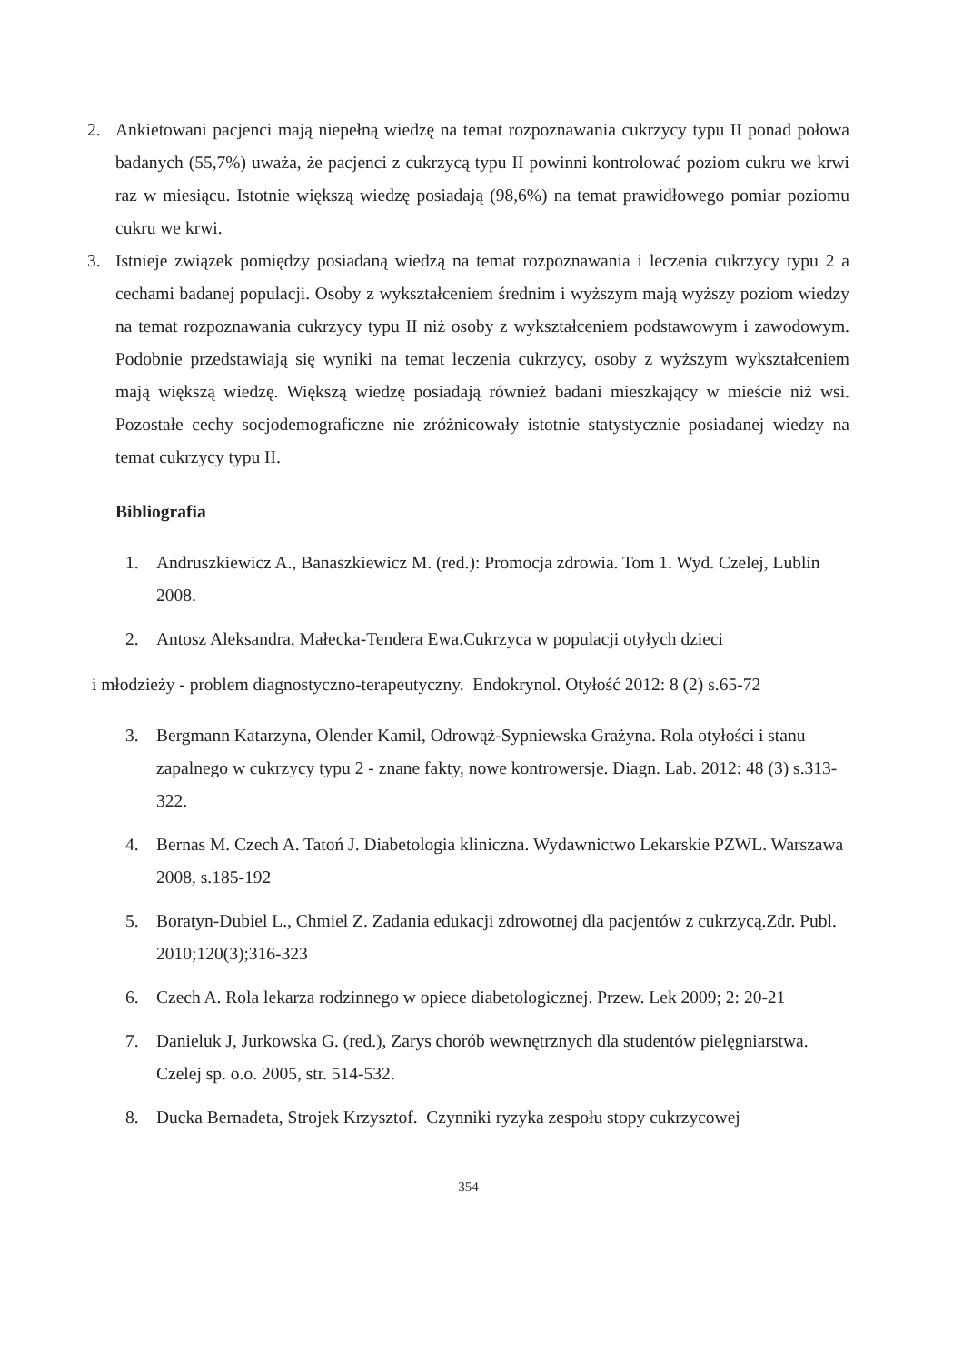2. Ankietowani pacjenci mają niepełną wiedzę na temat rozpoznawania cukrzycy typu II ponad połowa badanych (55,7%) uważa, że pacjenci z cukrzycą typu II powinni kontrolować poziom cukru we krwi raz w miesiącu. Istotnie większą wiedzę posiadają (98,6%) na temat prawidłowego pomiar poziomu cukru we krwi.
3. Istnieje związek pomiędzy posiadaną wiedzą na temat rozpoznawania i leczenia cukrzycy typu 2 a cechami badanej populacji. Osoby z wykształceniem średnim i wyższym mają wyższy poziom wiedzy na temat rozpoznawania cukrzycy typu II niż osoby z wykształceniem podstawowym i zawodowym. Podobnie przedstawiają się wyniki na temat leczenia cukrzycy, osoby z wyższym wykształceniem mają większą wiedzę. Większą wiedzę posiadają również badani mieszkający w mieście niż wsi. Pozostałe cechy socjodemograficzne nie zróżnicowały istotnie statystycznie posiadanej wiedzy na temat cukrzycy typu II.
Bibliografia
1. Andruszkiewicz A., Banaszkiewicz M. (red.): Promocja zdrowia. Tom 1. Wyd. Czelej, Lublin 2008.
2. Antosz Aleksandra, Małecka-Tendera Ewa.Cukrzyca w populacji otyłych dzieci
i młodzieży - problem diagnostyczno-terapeutyczny. Endokrynol. Otyłość 2012: 8 (2) s.65-72
3. Bergmann Katarzyna, Olender Kamil, Odrowąż-Sypniewska Grażyna. Rola otyłości i stanu zapalnego w cukrzycy typu 2 - znane fakty, nowe kontrowersje. Diagn. Lab. 2012: 48 (3) s.313-322.
4. Bernas M. Czech A. Tatoń J. Diabetologia kliniczna. Wydawnictwo Lekarskie PZWL. Warszawa 2008, s.185-192
5. Boratyn-Dubiel L., Chmiel Z. Zadania edukacji zdrowotnej dla pacjentów z cukrzycą.Zdr. Publ. 2010;120(3);316-323
6. Czech A. Rola lekarza rodzinnego w opiece diabetologicznej. Przew. Lek 2009; 2: 20-21
7. Danieluk J, Jurkowska G. (red.), Zarys chorób wewnętrznych dla studentów pielęgniarstwa. Czelej sp. o.o. 2005, str. 514-532.
8. Ducka Bernadeta, Strojek Krzysztof. Czynniki ryzyka zespołu stopy cukrzycowej
354